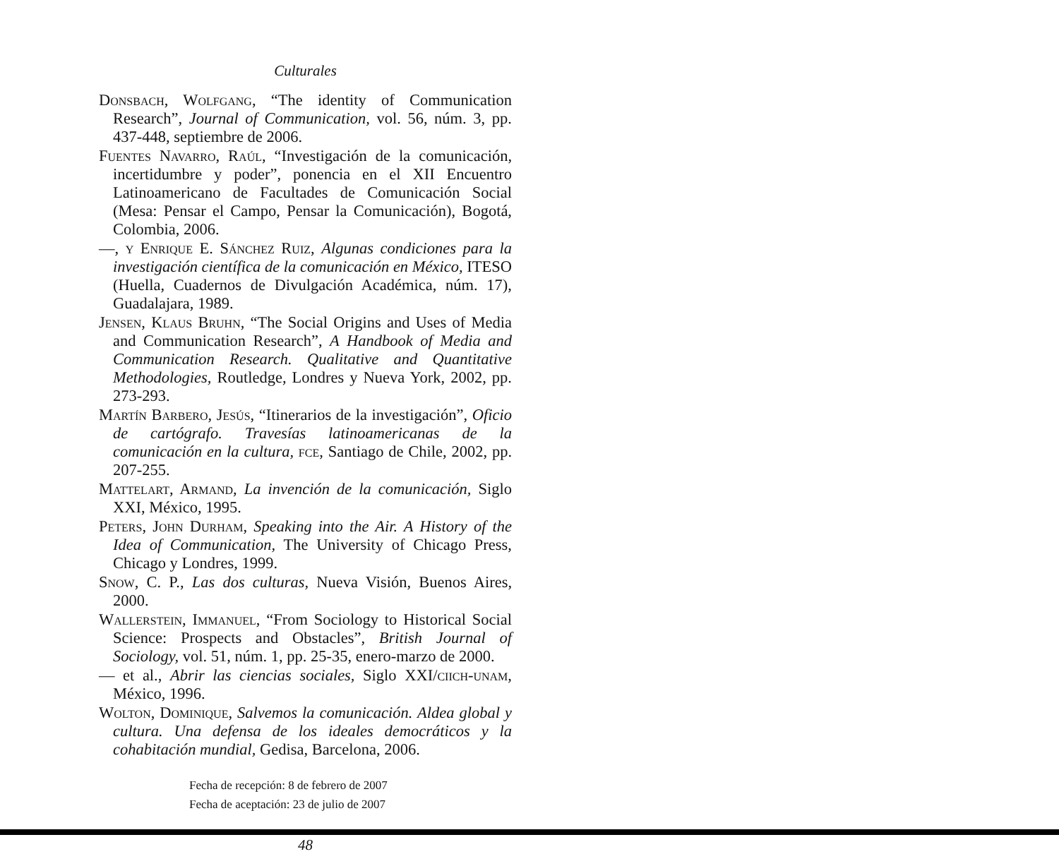Culturales
Donsbach, Wolfgang, “The identity of Communication Research”, Journal of Communication, vol. 56, núm. 3, pp. 437-448, septiembre de 2006.
Fuentes Navarro, Raúl, “Investigación de la comunicación, incertidumbre y poder”, ponencia en el XII Encuentro Latinoamericano de Facultades de Comunicación Social (Mesa: Pensar el Campo, Pensar la Comunicación), Bogotá, Colombia, 2006.
—, y Enrique E. Sánchez Ruiz, Algunas condiciones para la investigación científica de la comunicación en México, ITESO (Huella, Cuadernos de Divulgación Académica, núm. 17), Guadalajara, 1989.
Jensen, Klaus Bruhn, “The Social Origins and Uses of Media and Communication Research”, A Handbook of Media and Communication Research. Qualitative and Quantitative Methodologies, Routledge, Londres y Nueva York, 2002, pp. 273-293.
Martín Barbero, Jesús, “Itinerarios de la investigación”, Oficio de cartógrafo. Travesías latinoamericanas de la comunicación en la cultura, fce, Santiago de Chile, 2002, pp. 207-255.
Mattelart, Armand, La invención de la comunicación, Siglo XXI, México, 1995.
Peters, John Durham, Speaking into the Air. A History of the Idea of Communication, The University of Chicago Press, Chicago y Londres, 1999.
Snow, C. P., Las dos culturas, Nueva Visión, Buenos Aires, 2000.
Wallerstein, Immanuel, “From Sociology to Historical Social Science: Prospects and Obstacles”, British Journal of Sociology, vol. 51, núm. 1, pp. 25-35, enero-marzo de 2000.
— et al., Abrir las ciencias sociales, Siglo XXI/ciich-unam, México, 1996.
Wolton, Dominique, Salvemos la comunicación. Aldea global y cultura. Una defensa de los ideales democráticos y la cohabitación mundial, Gedisa, Barcelona, 2006.
Fecha de recepción: 8 de febrero de 2007
Fecha de aceptación: 23 de julio de 2007
48